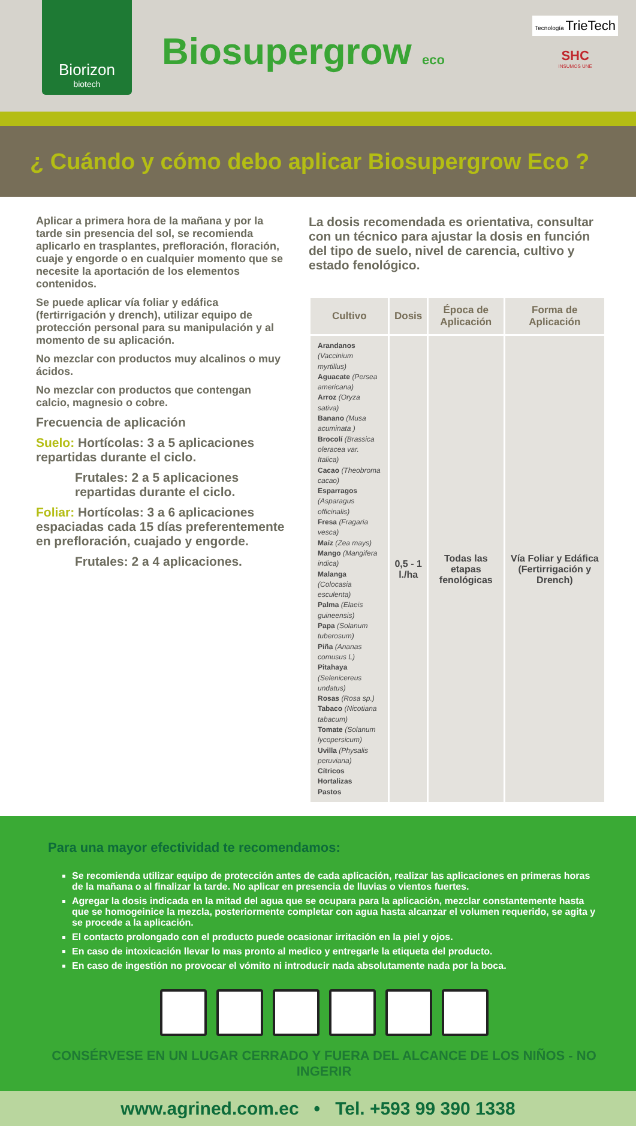Biorizon
biotech
Biosupergrow eco
Tecnología TrieTech
SHC
INSUMOS UNE
¿ Cuándo y cómo debo aplicar Biosupergrow Eco ?
Aplicar a primera hora de la mañana y por la tarde sin presencia del sol, se recomienda aplicarlo en trasplantes, prefloración, floración, cuaje y engorde o en cualquier momento que se necesite la aportación de los elementos contenidos.
Se puede aplicar vía foliar y edáfica (fertirrigación y drench), utilizar equipo de protección personal para su manipulación y al momento de su aplicación.
No mezclar con productos muy alcalinos o muy ácidos.
No mezclar con productos que contengan calcio, magnesio o cobre.
Frecuencia de aplicación
Suelo: Hortícolas: 3 a 5 aplicaciones repartidas durante el ciclo.
Frutales: 2 a 5 aplicaciones repartidas durante el ciclo.
Foliar: Hortícolas: 3 a 6 aplicaciones espaciadas cada 15 días preferentemente en prefloración, cuajado y engorde.
Frutales: 2 a 4 aplicaciones.
La dosis recomendada es orientativa, consultar con un técnico para ajustar la dosis en función del tipo de suelo, nivel de carencia, cultivo y estado fenológico.
| Cultivo | Dosis | Época de Aplicación | Forma de Aplicación |
| --- | --- | --- | --- |
| Arandanos (Vaccinium myrtillus) Aguacate (Persea americana) Arroz (Oryza sativa) Banano (Musa acuminata ) Brocolí (Brassica oleracea var. Italica) Cacao (Theobroma cacao) Esparragos (Asparagus officinalis) Fresa (Fragaria vesca) Maíz (Zea mays) Mango (Mangifera indica) Malanga (Colocasia esculenta) Palma (Elaeis guineensis) Papa (Solanum tuberosum) Piña (Ananas comusus L) Pitahaya (Selenicereus undatus) Rosas (Rosa sp.) Tabaco (Nicotiana tabacum) Tomate (Solanum lycopersicum) Uvilla (Physalis peruviana) Cítricos Hortalizas Pastos | 0,5 - 1 l./ha | Todas las etapas fenológicas | Vía Foliar y Edáfica (Fertirrigación y Drench) |
Para una mayor efectividad te recomendamos:
Se recomienda utilizar equipo de protección antes de cada aplicación, realizar las aplicaciones en primeras horas de la mañana o al finalizar la tarde. No aplicar en presencia de lluvias o vientos fuertes.
Agregar la dosis indicada en la mitad del agua que se ocupara para la aplicación, mezclar constantemente hasta que se homogeinice la mezcla, posteriormente completar con agua hasta alcanzar el volumen requerido, se agita y se procede a la aplicación.
El contacto prolongado con el producto puede ocasionar irritación en la piel y ojos.
En caso de intoxicación llevar lo mas pronto al medico y entregarle la etiqueta del producto.
En caso de ingestión no provocar el vómito ni introducir nada absolutamente nada por la boca.
CONSÉRVESE EN UN LUGAR CERRADO Y FUERA DEL ALCANCE DE LOS NIÑOS - NO INGERIR
www.agrined.com.ec • Tel. +593 99 390 1338